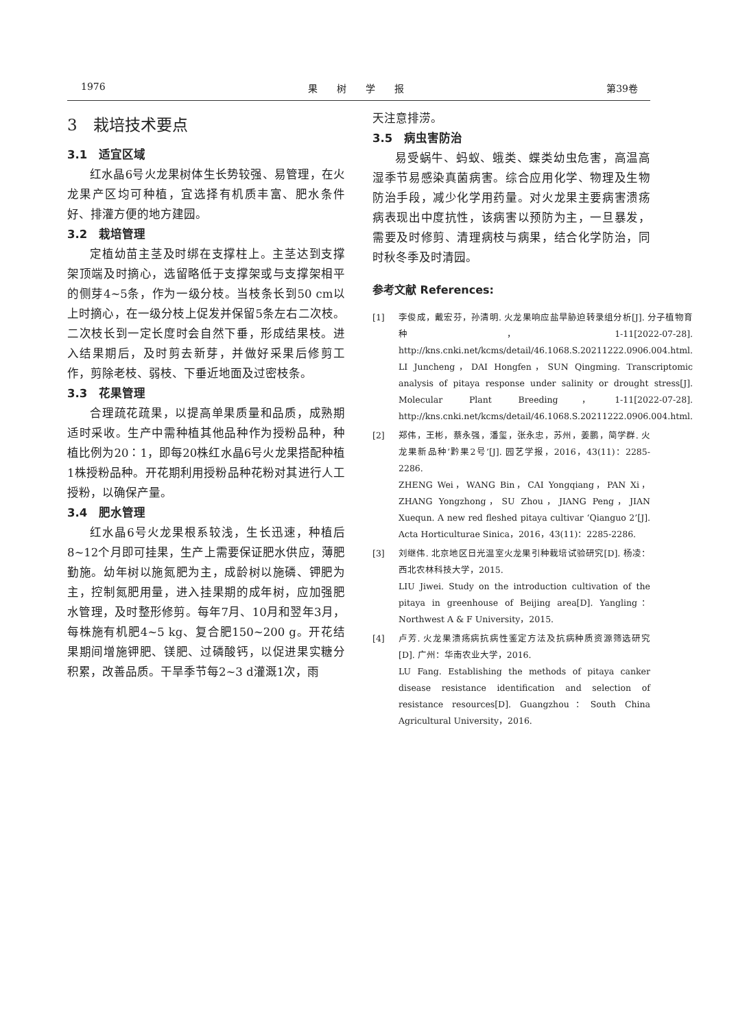1976 果　　树　　学　　报 第39卷
3　栽培技术要点
3.1　适宜区域
红水晶6号火龙果树体生长势较强、易管理，在火龙果产区均可种植，宜选择有机质丰富、肥水条件好、排灌方便的地方建园。
3.2　栽培管理
定植幼苗主茎及时绑在支撑柱上。主茎达到支撑架顶端及时摘心，选留略低于支撑架或与支撑架相平的侧芽4~5条，作为一级分枝。当枝条长到50 cm以上时摘心，在一级分枝上促发并保留5条左右二次枝。二次枝长到一定长度时会自然下垂，形成结果枝。进入结果期后，及时剪去新芽，并做好采果后修剪工作，剪除老枝、弱枝、下垂近地面及过密枝条。
3.3　花果管理
合理疏花疏果，以提高单果质量和品质，成熟期适时采收。生产中需种植其他品种作为授粉品种，种植比例为20∶1，即每20株红水晶6号火龙果搭配种植1株授粉品种。开花期利用授粉品种花粉对其进行人工授粉，以确保产量。
3.4　肥水管理
红水晶6号火龙果根系较浅，生长迅速，种植后8~12个月即可挂果，生产上需要保证肥水供应，薄肥勤施。幼年树以施氮肥为主，成龄树以施磷、钾肥为主，控制氮肥用量，进入挂果期的成年树，应加强肥水管理，及时整形修剪。每年7月、10月和翌年3月，每株施有机肥4~5 kg、复合肥150~200 g。开花结果期间增施钾肥、镁肥、过磷酸钙，以促进果实糖分积累，改善品质。干旱季节每2~3 d灌溉1次，雨
天注意排涝。
3.5　病虫害防治
易受蜗牛、蚂蚁、蛾类、蝶类幼虫危害，高温高湿季节易感染真菌病害。综合应用化学、物理及生物防治手段，减少化学用药量。对火龙果主要病害溃疡病表现出中度抗性，该病害以预防为主，一旦暴发，需要及时修剪、清理病枝与病果，结合化学防治，同时秋冬季及时清园。
参考文献 References:
[1] 李俊成，戴宏芬，孙清明. 火龙果响应盐旱胁迫转录组分析[J]. 分子植物育种，1-11[2022-07-28]. http://kns.cnki.net/kcms/detail/46.1068.S.20211222.0906.004.html.
LI Juncheng，DAI Hongfen，SUN Qingming. Transcriptomic analysis of pitaya response under salinity or drought stress[J]. Molecular Plant Breeding，1-11[2022-07-28]. http://kns.cnki.net/kcms/detail/46.1068.S.20211222.0906.004.html.
[2] 郑伟，王彬，蔡永强，潘玺，张永忠，苏州，姜鹏，简学群. 火龙果新品种‘黔果2号’[J]. 园艺学报，2016，43(11)：2285-2286.
ZHENG Wei，WANG Bin，CAI Yongqiang，PAN Xi，ZHANG Yongzhong，SU Zhou，JIANG Peng，JIAN Xuequn. A new red fleshed pitaya cultivar ‘Qianguo 2’[J]. Acta Horticulturae Sinica，2016，43(11)：2285-2286.
[3] 刘继伟. 北京地区日光温室火龙果引种栽培试验研究[D]. 杨凌：西北农林科技大学，2015.
LIU Jiwei. Study on the introduction cultivation of the pitaya in greenhouse of Beijing area[D]. Yangling：Northwest A & F University，2015.
[4] 卢芳. 火龙果溃疡病抗病性鉴定方法及抗病种质资源筛选研究[D]. 广州：华南农业大学，2016.
LU Fang. Establishing the methods of pitaya canker disease resistance identification and selection of resistance resources[D]. Guangzhou：South China Agricultural University，2016.